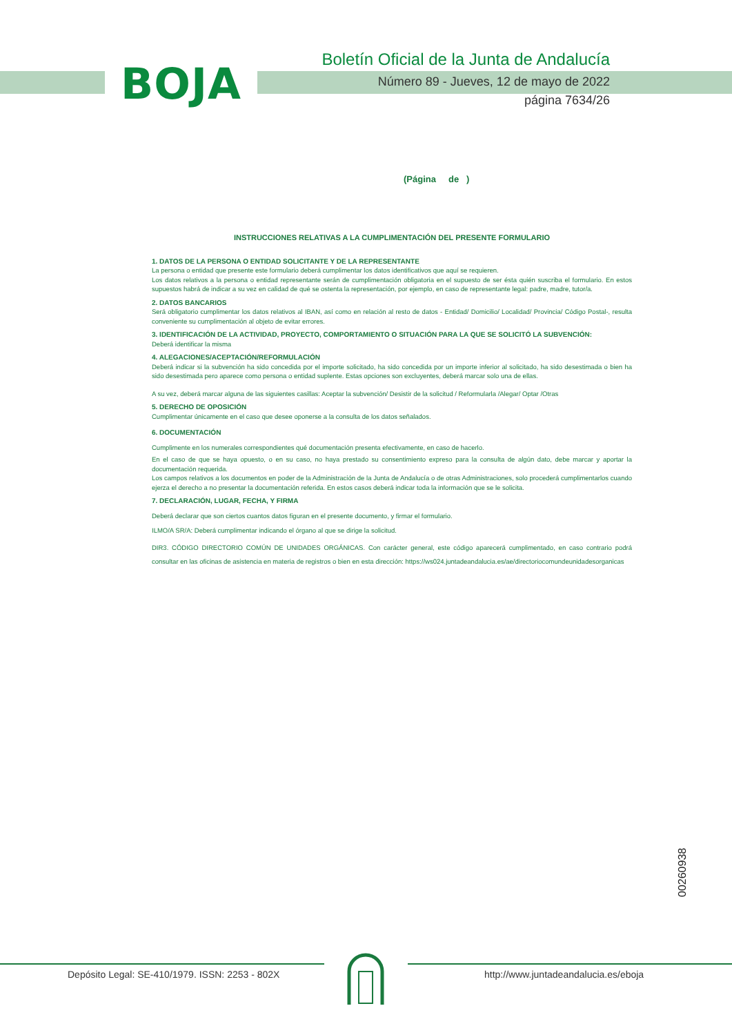BOJA
Boletín Oficial de la Junta de Andalucía
Número 89 - Jueves, 12 de mayo de 2022
página 7634/26
(Página de )
INSTRUCCIONES RELATIVAS A LA CUMPLIMENTACIÓN DEL PRESENTE FORMULARIO
1. DATOS DE LA PERSONA O ENTIDAD SOLICITANTE Y DE LA REPRESENTANTE
La persona o entidad que presente este formulario deberá cumplimentar los datos identificativos que aquí se requieren.
Los datos relativos a la persona o entidad representante serán de cumplimentación obligatoria en el supuesto de ser ésta quién suscriba el formulario. En estos supuestos habrá de indicar a su vez en calidad de qué se ostenta la representación, por ejemplo, en caso de representante legal: padre, madre, tutor/a.
2. DATOS BANCARIOS
Será obligatorio cumplimentar los datos relativos al IBAN, así como en relación al resto de datos - Entidad/ Domicilio/ Localidad/ Provincia/ Código Postal-, resulta conveniente su cumplimentación al objeto de evitar errores.
3. IDENTIFICACIÓN DE LA ACTIVIDAD, PROYECTO, COMPORTAMIENTO O SITUACIÓN PARA LA QUE SE SOLICITÓ LA SUBVENCIÓN:
Deberá identificar la misma
4. ALEGACIONES/ACEPTACIÓN/REFORMULACIÓN
Deberá indicar si la subvención ha sido concedida por el importe solicitado, ha sido concedida por un importe inferior al solicitado, ha sido desestimada o bien ha sido desestimada pero aparece como persona o entidad suplente. Estas opciones son excluyentes, deberá marcar solo una de ellas.
A su vez, deberá marcar alguna de las siguientes casillas: Aceptar la subvención/ Desistir de la solicitud / Reformularla /Alegar/ Optar /Otras
5. DERECHO DE OPOSICIÓN
Cumplimentar únicamente en el caso que desee oponerse a la consulta de los datos señalados.
6. DOCUMENTACIÓN
Cumplimente en los numerales correspondientes qué documentación presenta efectivamente, en caso de hacerlo.
En el caso de que se haya opuesto, o en su caso, no haya prestado su consentimiento expreso para la consulta de algún dato, debe marcar y aportar la documentación requerida.
Los campos relativos a los documentos en poder de la Administración de la Junta de Andalucía o de otras Administraciones, solo procederá cumplimentarlos cuando ejerza el derecho a no presentar la documentación referida. En estos casos deberá indicar toda la información que se le solicita.
7. DECLARACIÓN, LUGAR, FECHA, Y FIRMA
Deberá declarar que son ciertos cuantos datos figuran en el presente documento, y firmar el formulario.
ILMO/A SR/A: Deberá cumplimentar indicando el órgano al que se dirige la solicitud.
DIR3. CÓDIGO DIRECTORIO COMÚN DE UNIDADES ORGÁNICAS. Con carácter general, este código aparecerá cumplimentado, en caso contrario podrá consultar en las oficinas de asistencia en materia de registros o bien en esta dirección: https://ws024.juntadeandalucia.es/ae/directoriocomundeunidadesorganicas
00260938
Depósito Legal: SE-410/1979. ISSN: 2253 - 802X
http://www.juntadeandalucia.es/eboja